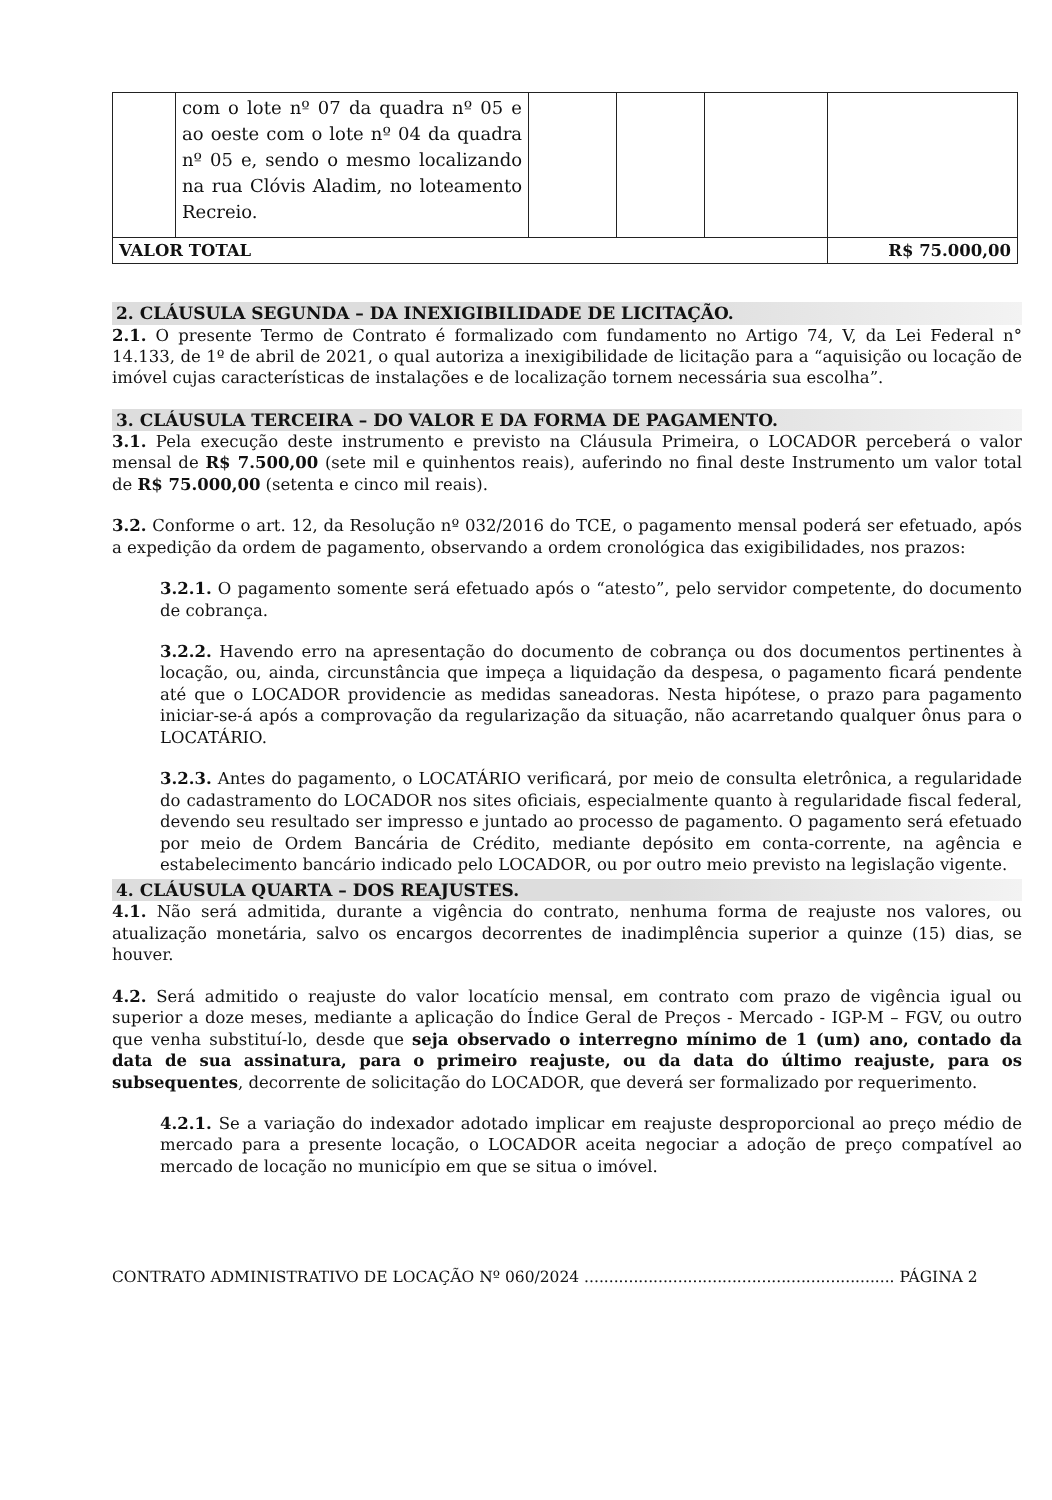| | com o lote nº 07 da quadra nº 05 e ao oeste com o lote nº 04 da quadra nº 05 e, sendo o mesmo localizando na rua Clóvis Aladim, no loteamento Recreio. | | | | |
| VALOR TOTAL | | | | | R$ 75.000,00 |
2. CLÁUSULA SEGUNDA – DA INEXIGIBILIDADE DE LICITAÇÃO.
2.1. O presente Termo de Contrato é formalizado com fundamento no Artigo 74, V, da Lei Federal n° 14.133, de 1º de abril de 2021, o qual autoriza a inexigibilidade de licitação para a “aquisição ou locação de imóvel cujas características de instalações e de localização tornem necessária sua escolha”.
3. CLÁUSULA TERCEIRA – DO VALOR E DA FORMA DE PAGAMENTO.
3.1. Pela execução deste instrumento e previsto na Cláusula Primeira, o LOCADOR perceberá o valor mensal de R$ 7.500,00 (sete mil e quinhentos reais), auferindo no final deste Instrumento um valor total de R$ 75.000,00 (setenta e cinco mil reais).
3.2. Conforme o art. 12, da Resolução nº 032/2016 do TCE, o pagamento mensal poderá ser efetuado, após a expedição da ordem de pagamento, observando a ordem cronológica das exigibilidades, nos prazos:
3.2.1. O pagamento somente será efetuado após o “atesto”, pelo servidor competente, do documento de cobrança.
3.2.2. Havendo erro na apresentação do documento de cobrança ou dos documentos pertinentes à locação, ou, ainda, circunstância que impeça a liquidação da despesa, o pagamento ficará pendente até que o LOCADOR providencie as medidas saneadoras. Nesta hipótese, o prazo para pagamento iniciar-se-á após a comprovação da regularização da situação, não acarretando qualquer ônus para o LOCATÁRIO.
3.2.3. Antes do pagamento, o LOCATÁRIO verificará, por meio de consulta eletrônica, a regularidade do cadastramento do LOCADOR nos sites oficiais, especialmente quanto à regularidade fiscal federal, devendo seu resultado ser impresso e juntado ao processo de pagamento. O pagamento será efetuado por meio de Ordem Bancária de Crédito, mediante depósito em conta-corrente, na agência e estabelecimento bancário indicado pelo LOCADOR, ou por outro meio previsto na legislação vigente.
4. CLÁUSULA QUARTA – DOS REAJUSTES.
4.1. Não será admitida, durante a vigência do contrato, nenhuma forma de reajuste nos valores, ou atualização monetária, salvo os encargos decorrentes de inadimplência superior a quinze (15) dias, se houver.
4.2. Será admitido o reajuste do valor locatício mensal, em contrato com prazo de vigência igual ou superior a doze meses, mediante a aplicação do Índice Geral de Preços - Mercado - IGP-M – FGV, ou outro que venha substituí-lo, desde que seja observado o interregno mínimo de 1 (um) ano, contado da data de sua assinatura, para o primeiro reajuste, ou da data do último reajuste, para os subsequentes, decorrente de solicitação do LOCADOR, que deverá ser formalizado por requerimento.
4.2.1. Se a variação do indexador adotado implicar em reajuste desproporcional ao preço médio de mercado para a presente locação, o LOCADOR aceita negociar a adoção de preço compatível ao mercado de locação no município em que se situa o imóvel.
CONTRATO ADMINISTRATIVO DE LOCAÇÃO Nº 060/2024 ............................................................... PÁGINA 2